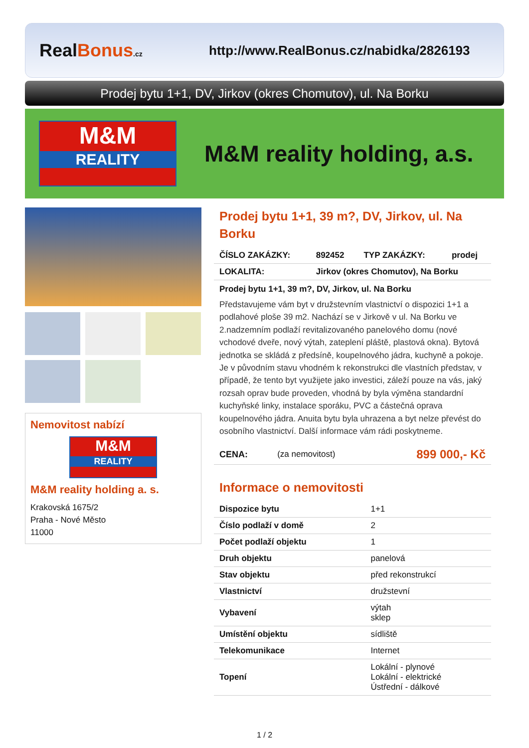RealBonus.cz
http://www.RealBonus.cz/nabidka/2826193
Prodej bytu 1+1, DV, Jirkov (okres Chomutov), ul. Na Borku
M&M
REALITY
M&M reality holding, a.s.
Nemovitost nabízí
M&M
REALITY
M&M reality holding a. s.
Krakovská 1675/2
Praha - Nové Město
11000
Prodej bytu 1+1, 39 m?, DV, Jirkov, ul. Na Borku
| ČÍSLO ZAKÁZKY: | 892452 | TYP ZAKÁZKY: | prodej |
| LOKALITA: | Jirkov (okres Chomutov), Na Borku | | |
Prodej bytu 1+1, 39 m?, DV, Jirkov, ul. Na Borku
Představujeme vám byt v družstevním vlastnictví o dispozici 1+1 a podlahové ploše 39 m2. Nachází se v Jirkově v ul. Na Borku ve 2.nadzemním podlaží revitalizovaného panelového domu (nové vchodové dveře, nový výtah, zateplení pláště, plastová okna). Bytová jednotka se skládá z předsíně, koupelnového jádra, kuchyně a pokoje. Je v původním stavu vhodném k rekonstrukci dle vlastních představ, v případě, že tento byt využijete jako investici, záleží pouze na vás, jaký rozsah oprav bude proveden, vhodná by byla výměna standardní kuchyňské linky, instalace sporáku, PVC a částečná oprava koupelnového jádra. Anuita bytu byla uhrazena a byt nelze převést do osobního vlastnictví. Další informace vám rádi poskytneme.
| CENA: | (za nemovitost) | 899 000,- Kč |
Informace o nemovitosti
| Dispozice bytu | 1+1 |
| Číslo podlaží v domě | 2 |
| Počet podlaží objektu | 1 |
| Druh objektu | panelová |
| Stav objektu | před rekonstrukcí |
| Vlastnictví | družstevní |
| Vybavení | výtah sklep |
| Umístění objektu | sídliště |
| Telekomunikace | Internet |
| Topení | Lokální - plynové Lokální - elektrické Ústřední - dálkové |
1 / 2